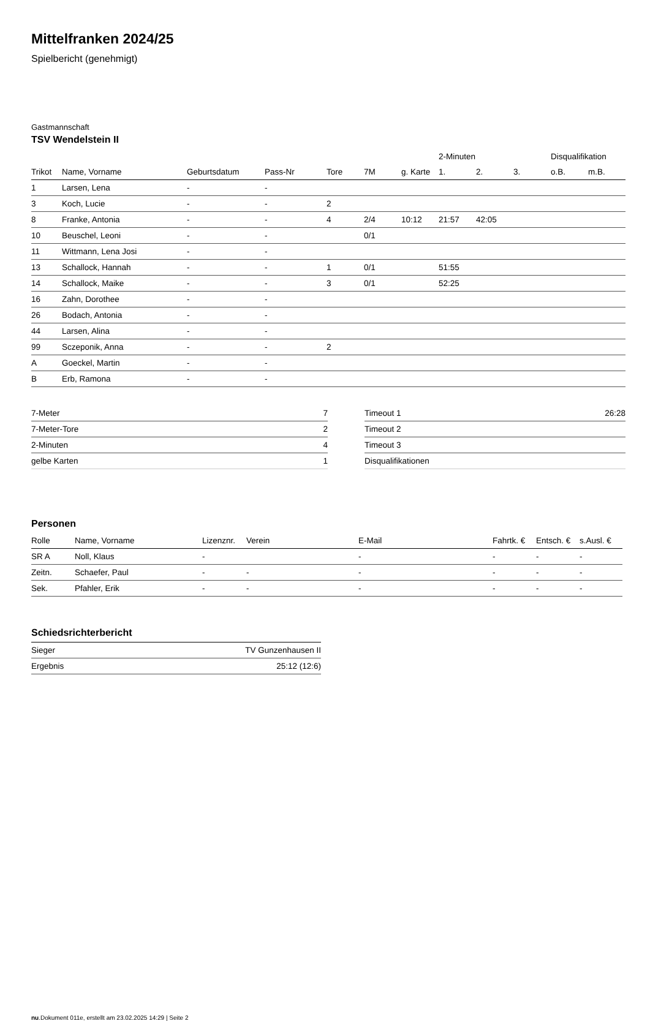Mittelfranken 2024/25
Spielbericht (genehmigt)
Gastmannschaft
TSV Wendelstein II
| | | | | | | | 2-Minuten | | | Disqualifikation | |
| --- | --- | --- | --- | --- | --- | --- | --- | --- | --- | --- | --- |
| Trikot | Name, Vorname | Geburtsdatum | Pass-Nr | Tore | 7M | g. Karte | 1. | 2. | 3. | o.B. | m.B. |
| 1 | Larsen, Lena | - | - | | | | | | | | |
| 3 | Koch, Lucie | - | - | 2 | | | | | | | |
| 8 | Franke, Antonia | - | - | 4 | 2/4 | 10:12 | 21:57 | 42:05 | | | |
| 10 | Beuschel, Leoni | - | - | | 0/1 | | | | | | |
| 11 | Wittmann, Lena Josi | - | - | | | | | | | | |
| 13 | Schallock, Hannah | - | - | 1 | 0/1 | | 51:55 | | | | |
| 14 | Schallock, Maike | - | - | 3 | 0/1 | | 52:25 | | | | |
| 16 | Zahn, Dorothee | - | - | | | | | | | | |
| 26 | Bodach, Antonia | - | - | | | | | | | | |
| 44 | Larsen, Alina | - | - | | | | | | | | |
| 99 | Sczeponik, Anna | - | - | 2 | | | | | | | |
| A | Goeckel, Martin | - | - | | | | | | | | |
| B | Erb, Ramona | - | - | | | | | | | | |
| 7-Meter | 7 |
| 7-Meter-Tore | 2 |
| 2-Minuten | 4 |
| gelbe Karten | 1 |
| Timeout 1 | 26:28 |
| Timeout 2 | |
| Timeout 3 | |
| Disqualifikationen | |
Personen
| Rolle | Name, Vorname | Lizenznr. | Verein | E-Mail | Fahrtk. € | Entsch. € | s.Ausl. € |
| --- | --- | --- | --- | --- | --- | --- | --- |
| SR A | Noll, Klaus | - | | - | - | - | - |
| Zeitn. | Schaefer, Paul | - | - | - | - | - | - |
| Sek. | Pfahler, Erik | - | - | - | - | - | - |
Schiedsrichterbericht
| Sieger | TV Gunzenhausen II |
| Ergebnis | 25:12 (12:6) |
nu.Dokument 011e, erstellt am 23.02.2025 14:29 | Seite 2